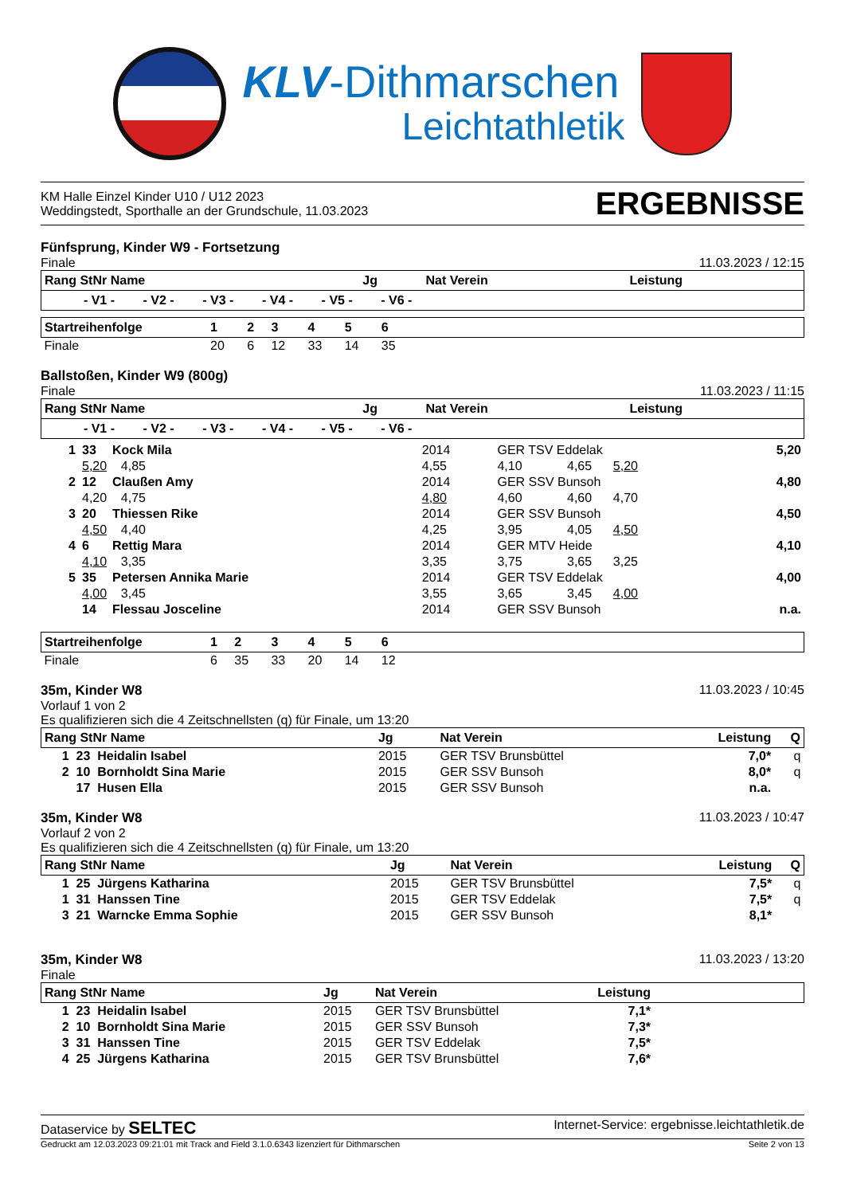KLV-Dithmarschen
Leichtathletik
KM Halle Einzel Kinder U10 / U12 2023
Weddingstedt, Sporthalle an der Grundschule, 11.03.2023
ERGEBNISSE
Fünfsprung, Kinder W9 - Fortsetzung
Finale
11.03.2023 / 12:15
| Rang StNr Name | Jg | Nat Verein | Leistung |
| --- | --- | --- | --- |
| - V1 - - V2 - - V3 - - V4 - - V5 - - V6 - | | | |
| Startreihenfolge | 1 | 2 | 3 | 4 | 5 | 6 | |
| --- | --- | --- | --- | --- | --- | --- | --- |
| Finale | 20 | 6 | 12 | 33 | 14 | 35 | |
Ballstoßen, Kinder W9 (800g)
Finale
11.03.2023 / 11:15
| Rang StNr Name | Jg | Nat Verein | Leistung |
| --- | --- | --- | --- |
| - V1 - - V2 - - V3 - - V4 - - V5 - - V6 - | | | |
| 1 | 33 | Kock Mila | | 2014 | GER TSV Eddelak | | 5,20 |
| | 5,20 | | 4,85 | 4,55 | 4,10 | 4,65 5,20 | |
| 2 | 12 | Claußen Amy | | 2014 | GER SSV Bunsoh | | 4,80 |
| | 4,20 | | 4,75 | 4,80 | 4,60 | 4,60 4,70 | |
| 3 | 20 | Thiessen Rike | | 2014 | GER SSV Bunsoh | | 4,50 |
| | 4,50 | | 4,40 | 4,25 | 3,95 | 4,05 4,50 | |
| 4 | 6 | Rettig Mara | | 2014 | GER MTV Heide | | 4,10 |
| | 4,10 | | 3,35 | 3,35 | 3,75 | 3,65 3,25 | |
| 5 | 35 | Petersen Annika Marie | | 2014 | GER TSV Eddelak | | 4,00 |
| | 4,00 | | 3,45 | 3,55 | 3,65 | 3,45 4,00 | |
| | 14 | Flessau Josceline | | 2014 | GER SSV Bunsoh | | n.a. |
| Startreihenfolge | 1 | 2 | 3 | 4 | 5 | 6 | |
| --- | --- | --- | --- | --- | --- | --- | --- |
| Finale | 6 | 35 | 33 | 20 | 14 | 12 | |
35m, Kinder W8
Vorlauf 1 von 2
Es qualifizieren sich die 4 Zeitschnellsten (q) für Finale, um 13:20
11.03.2023 / 10:45
| Rang StNr Name | Jg | Nat Verein | Leistung | Q |
| --- | --- | --- | --- | --- |
| 1 23 Heidalin Isabel | 2015 | GER TSV Brunsbüttel | 7,0* | q |
| 2 10 Bornholdt Sina Marie | 2015 | GER SSV Bunsoh | 8,0* | q |
| 17 Husen Ella | 2015 | GER SSV Bunsoh | n.a. | |
35m, Kinder W8
Vorlauf 2 von 2
Es qualifizieren sich die 4 Zeitschnellsten (q) für Finale, um 13:20
11.03.2023 / 10:47
| Rang StNr Name | Jg | Nat Verein | Leistung | Q |
| --- | --- | --- | --- | --- |
| 1 25 Jürgens Katharina | 2015 | GER TSV Brunsbüttel | 7,5* | q |
| 1 31 Hanssen Tine | 2015 | GER TSV Eddelak | 7,5* | q |
| 3 21 Warncke Emma Sophie | 2015 | GER SSV Bunsoh | 8,1* | |
35m, Kinder W8
Finale
11.03.2023 / 13:20
| Rang StNr Name | Jg | Nat Verein | Leistung | |
| --- | --- | --- | --- | --- |
| 1 23 Heidalin Isabel | 2015 | GER TSV Brunsbüttel | 7,1* | |
| 2 10 Bornholdt Sina Marie | 2015 | GER SSV Bunsoh | 7,3* | |
| 3 31 Hanssen Tine | 2015 | GER TSV Eddelak | 7,5* | |
| 4 25 Jürgens Katharina | 2015 | GER TSV Brunsbüttel | 7,6* | |
Dataservice by SELTEC
Internet-Service: ergebnisse.leichtathletik.de
Gedruckt am 12.03.2023 09:21:01 mit Track and Field 3.1.0.6343 lizenziert für Dithmarschen
Seite 2 von 13